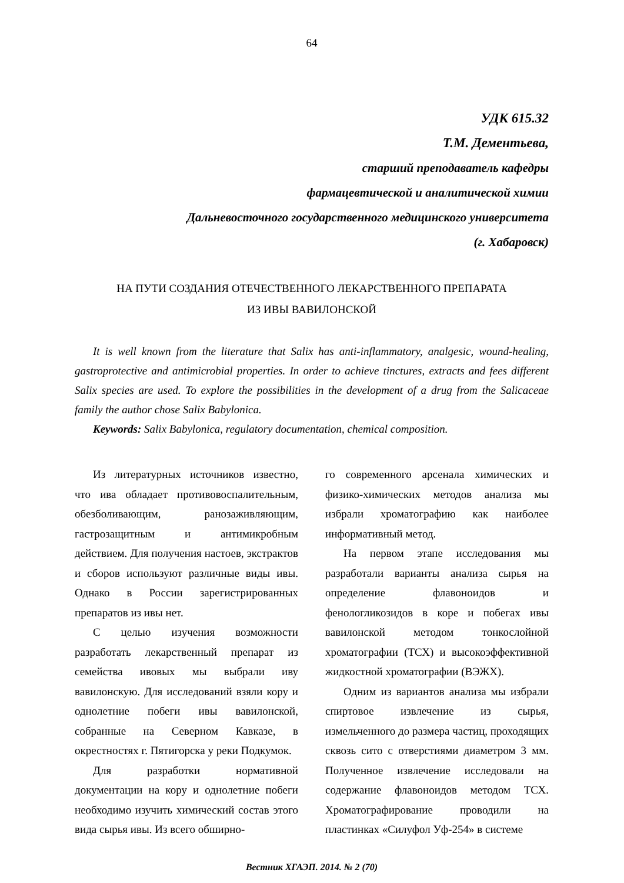64
УДК 615.32
Т.М. Дементьева,
старший преподаватель кафедры
фармацевтической и аналитической химии
Дальневосточного государственного медицинского университета
(г. Хабаровск)
НА ПУТИ СОЗДАНИЯ ОТЕЧЕСТВЕННОГО ЛЕКАРСТВЕННОГО ПРЕПАРАТА
ИЗ ИВЫ ВАВИЛОНСКОЙ
It is well known from the literature that Salix has anti-inflammatory, analgesic, wound-healing, gastroprotective and antimicrobial properties. In order to achieve tinctures, extracts and fees different Salix species are used. To explore the possibilities in the development of a drug from the Salicaceae family the author chose Salix Babylonica.
Keywords: Salix Babylonica, regulatory documentation, chemical composition.
Из литературных источников известно, что ива обладает противовоспалительным, обезболивающим, ранозаживляющим, гастрозащитным и антимикробным действием. Для получения настоев, экстрактов и сборов используют различные виды ивы. Однако в России зарегистрированных препаратов из ивы нет.
С целью изучения возможности разработать лекарственный препарат из семейства ивовых мы выбрали иву вавилонскую. Для исследований взяли кору и однолетние побеги ивы вавилонской, собранные на Северном Кавказе, в окрестностях г. Пятигорска у реки Подкумок.
Для разработки нормативной документации на кору и однолетние побеги необходимо изучить химический состав этого вида сырья ивы. Из всего обширно-
го современного арсенала химических и физико-химических методов анализа мы избрали хроматографию как наиболее информативный метод.
На первом этапе исследования мы разработали варианты анализа сырья на определение флавоноидов и фенологликозидов в коре и побегах ивы вавилонской методом тонкослойной хроматографии (ТСХ) и высокоэффективной жидкостной хроматографии (ВЭЖХ).
Одним из вариантов анализа мы избрали спиртовое извлечение из сырья, измельченного до размера частиц, проходящих сквозь сито с отверстиями диаметром 3 мм. Полученное извлечение исследовали на содержание флавоноидов методом ТСХ. Хроматографирование проводили на пластинках «Силуфол Уф-254» в системе
Вестник ХГАЭП. 2014. № 2 (70)